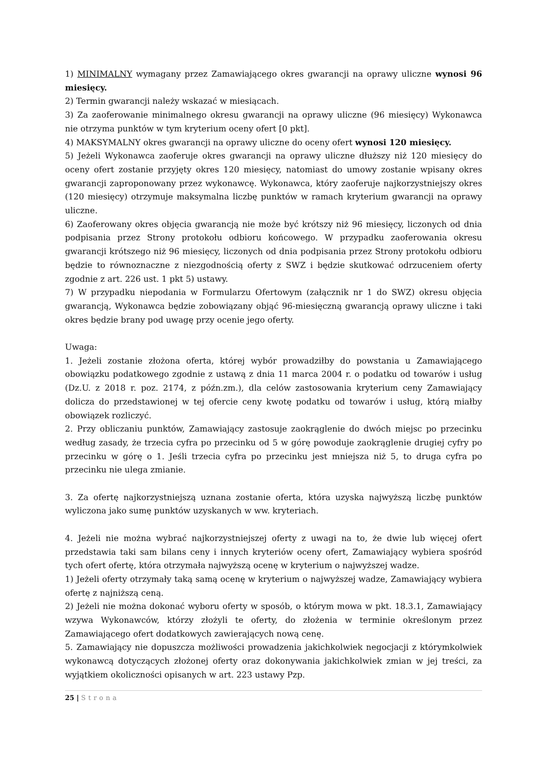1) MINIMALNY wymagany przez Zamawiającego okres gwarancji na oprawy uliczne wynosi 96 miesięcy.
2) Termin gwarancji należy wskazać w miesiącach.
3) Za zaoferowanie minimalnego okresu gwarancji na oprawy uliczne (96 miesięcy) Wykonawca nie otrzyma punktów w tym kryterium oceny ofert [0 pkt].
4) MAKSYMALNY okres gwarancji na oprawy uliczne do oceny ofert wynosi 120 miesięcy.
5) Jeżeli Wykonawca zaoferuje okres gwarancji na oprawy uliczne dłuższy niż 120 miesięcy do oceny ofert zostanie przyjęty okres 120 miesięcy, natomiast do umowy zostanie wpisany okres gwarancji zaproponowany przez wykonawcę. Wykonawca, który zaoferuje najkorzystniejszy okres (120 miesięcy) otrzymuje maksymalna liczbę punktów w ramach kryterium gwarancji na oprawy uliczne.
6) Zaoferowany okres objęcia gwarancją nie może być krótszy niż 96 miesięcy, liczonych od dnia podpisania przez Strony protokołu odbioru końcowego. W przypadku zaoferowania okresu gwarancji krótszego niż 96 miesięcy, liczonych od dnia podpisania przez Strony protokołu odbioru będzie to równoznaczne z niezgodnością oferty z SWZ i będzie skutkować odrzuceniem oferty zgodnie z art. 226 ust. 1 pkt 5) ustawy.
7) W przypadku niepodania w Formularzu Ofertowym (załącznik nr 1 do SWZ) okresu objęcia gwarancją, Wykonawca będzie zobowiązany objąć 96-miesięczną gwarancją oprawy uliczne i taki okres będzie brany pod uwagę przy ocenie jego oferty.
Uwaga:
1. Jeżeli zostanie złożona oferta, której wybór prowadziłby do powstania u Zamawiającego obowiązku podatkowego zgodnie z ustawą z dnia 11 marca 2004 r. o podatku od towarów i usług (Dz.U. z 2018 r. poz. 2174, z późn.zm.), dla celów zastosowania kryterium ceny Zamawiający dolicza do przedstawionej w tej ofercie ceny kwotę podatku od towarów i usług, którą miałby obowiązek rozliczyć.
2. Przy obliczaniu punktów, Zamawiający zastosuje zaokrąglenie do dwóch miejsc po przecinku według zasady, że trzecia cyfra po przecinku od 5 w górę powoduje zaokrąglenie drugiej cyfry po przecinku w górę o 1. Jeśli trzecia cyfra po przecinku jest mniejsza niż 5, to druga cyfra po przecinku nie ulega zmianie.
3. Za ofertę najkorzystniejszą uznana zostanie oferta, która uzyska najwyższą liczbę punktów wyliczona jako sumę punktów uzyskanych w ww. kryteriach.
4. Jeżeli nie można wybrać najkorzystniejszej oferty z uwagi na to, że dwie lub więcej ofert przedstawia taki sam bilans ceny i innych kryteriów oceny ofert, Zamawiający wybiera spośród tych ofert ofertę, która otrzymała najwyższą ocenę w kryterium o najwyższej wadze.
1) Jeżeli oferty otrzymały taką samą ocenę w kryterium o najwyższej wadze, Zamawiający wybiera ofertę z najniższą ceną.
2) Jeżeli nie można dokonać wyboru oferty w sposób, o którym mowa w pkt. 18.3.1, Zamawiający wzywa Wykonawców, którzy złożyli te oferty, do złożenia w terminie określonym przez Zamawiającego ofert dodatkowych zawierających nową cenę.
5. Zamawiający nie dopuszcza możliwości prowadzenia jakichkolwiek negocjacji z którymkolwiek wykonawcą dotyczących złożonej oferty oraz dokonywania jakichkolwiek zmian w jej treści, za wyjątkiem okoliczności opisanych w art. 223 ustawy Pzp.
25 | Strona